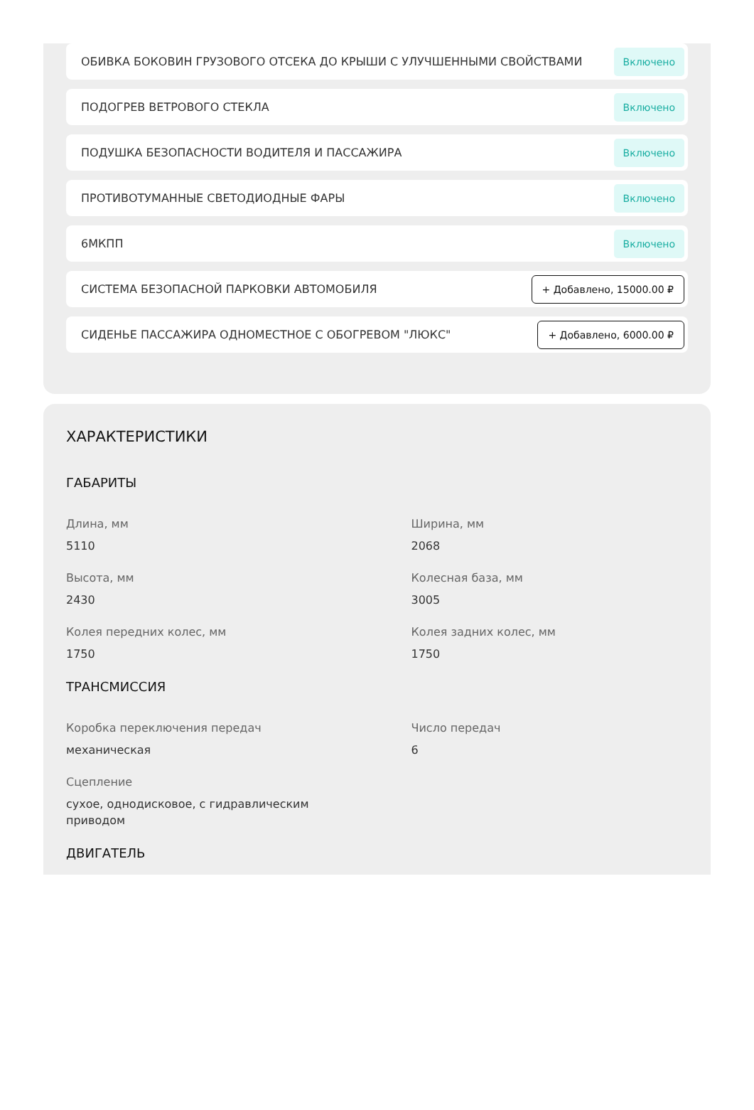ОБИВКА БОКОВИН ГРУЗОВОГО ОТСЕКА ДО КРЫШИ С УЛУЧШЕННЫМИ СВОЙСТВАМИ Включено
ПОДОГРЕВ ВЕТРОВОГО СТЕКЛА Включено
ПОДУШКА БЕЗОПАСНОСТИ ВОДИТЕЛЯ И ПАССАЖИРА Включено
ПРОТИВОТУМАННЫЕ СВЕТОДИОДНЫЕ ФАРЫ Включено
6МКПП Включено
СИСТЕМА БЕЗОПАСНОЙ ПАРКОВКИ АВТОМОБИЛЯ + Добавлено, 15000.00 ₽
СИДЕНЬЕ ПАССАЖИРА ОДНОМЕСТНОЕ С ОБОГРЕВОМ "ЛЮКС" + Добавлено, 6000.00 ₽
ХАРАКТЕРИСТИКИ
ГАБАРИТЫ
Длина, мм
5110
Ширина, мм
2068
Высота, мм
2430
Колесная база, мм
3005
Колея передних колес, мм
1750
Колея задних колес, мм
1750
ТРАНСМИССИЯ
Коробка переключения передач
механическая
Число передач
6
Сцепление
сухое, однодисковое, с гидравлическим приводом
ДВИГАТЕЛЬ